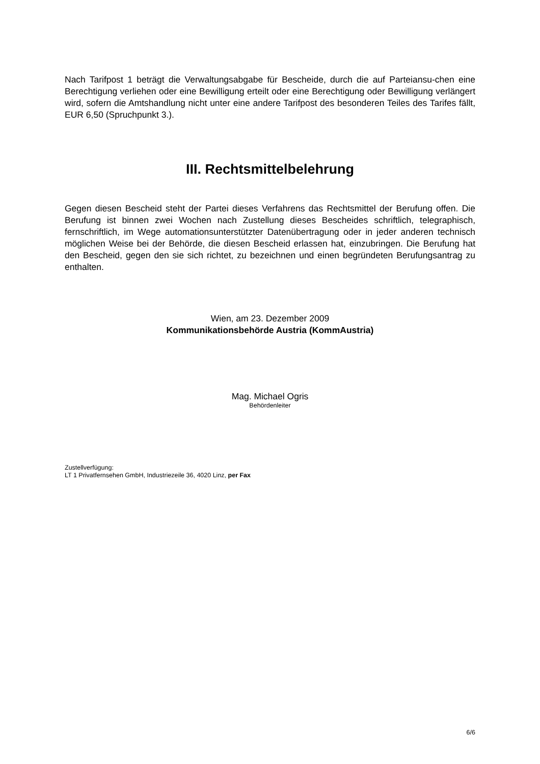Nach Tarifpost 1 beträgt die Verwaltungsabgabe für Bescheide, durch die auf Parteiansu-chen eine Berechtigung verliehen oder eine Bewilligung erteilt oder eine Berechtigung oder Bewilligung verlängert wird, sofern die Amtshandlung nicht unter eine andere Tarifpost des besonderen Teiles des Tarifes fällt, EUR 6,50 (Spruchpunkt 3.).
III. Rechtsmittelbelehrung
Gegen diesen Bescheid steht der Partei dieses Verfahrens das Rechtsmittel der Berufung offen. Die Berufung ist binnen zwei Wochen nach Zustellung dieses Bescheides schriftlich, telegraphisch, fernschriftlich, im Wege automationsunterstützter Datenübertragung oder in jeder anderen technisch möglichen Weise bei der Behörde, die diesen Bescheid erlassen hat, einzubringen. Die Berufung hat den Bescheid, gegen den sie sich richtet, zu bezeichnen und einen begründeten Berufungsantrag zu enthalten.
Wien, am 23. Dezember 2009
Kommunikationsbehörde Austria (KommAustria)
Mag. Michael Ogris
Behördenleiter
Zustellverfügung:
LT 1 Privatfernsehen GmbH, Industriezeile 36, 4020 Linz, per Fax
6/6